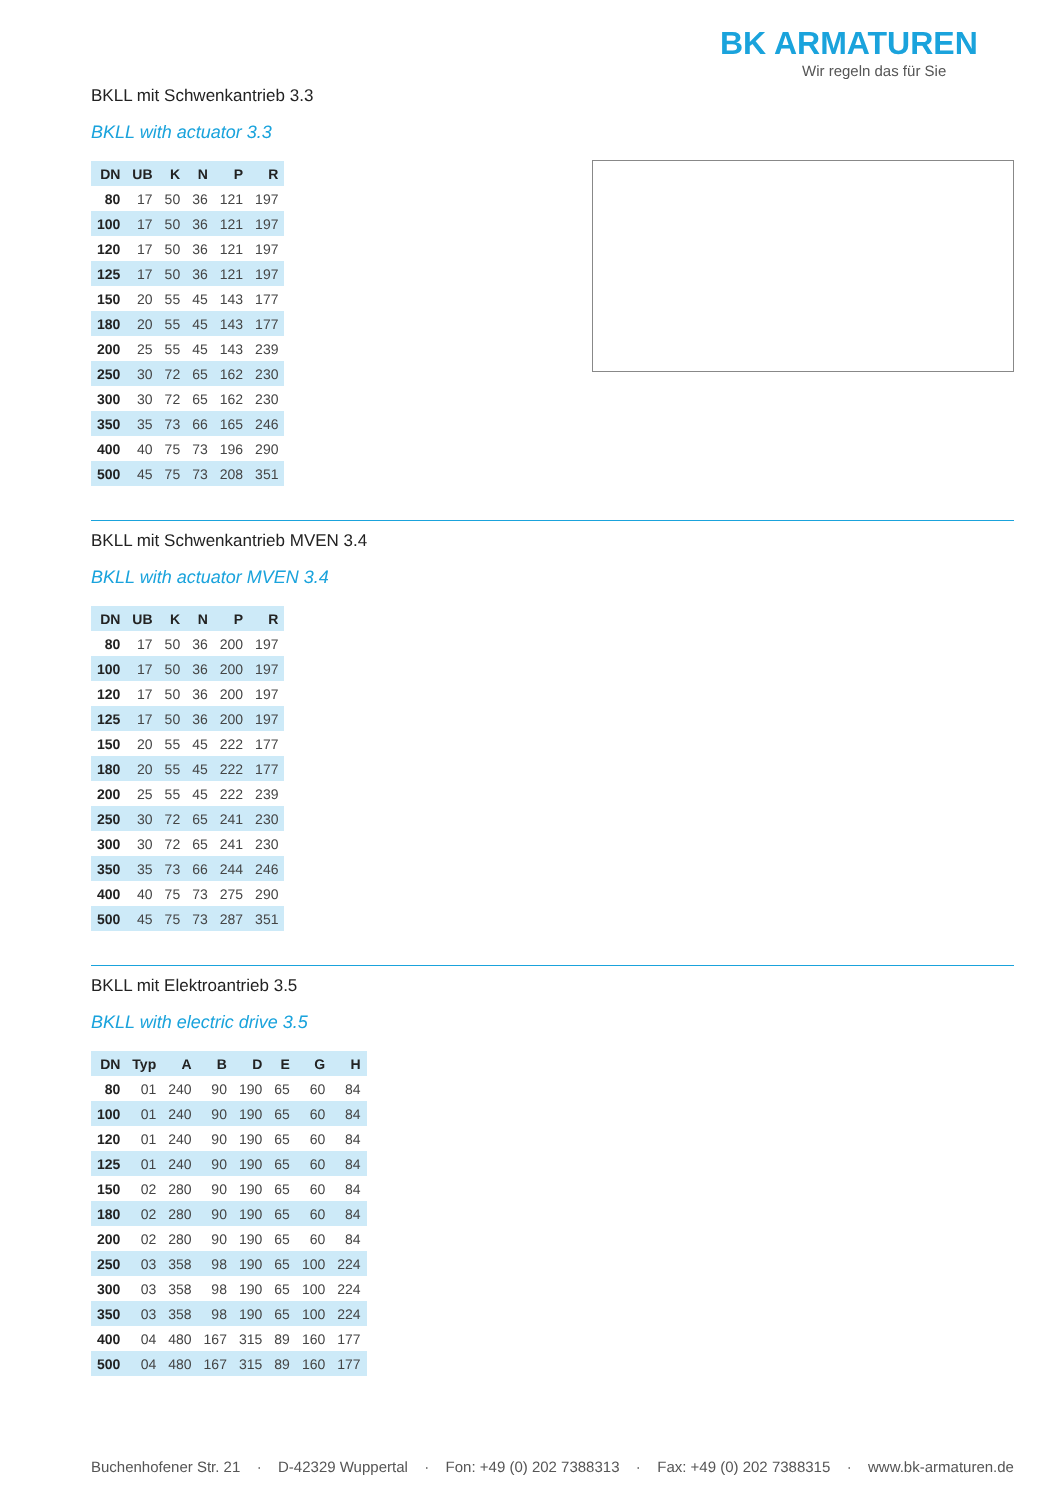BK ARMATUREN
Wir regeln das für Sie
BKLL mit Schwenkantrieb 3.3
BKLL with actuator 3.3
| DN | UB | K | N | P | R |
| --- | --- | --- | --- | --- | --- |
| 80 | 17 | 50 | 36 | 121 | 197 |
| 100 | 17 | 50 | 36 | 121 | 197 |
| 120 | 17 | 50 | 36 | 121 | 197 |
| 125 | 17 | 50 | 36 | 121 | 197 |
| 150 | 20 | 55 | 45 | 143 | 177 |
| 180 | 20 | 55 | 45 | 143 | 177 |
| 200 | 25 | 55 | 45 | 143 | 239 |
| 250 | 30 | 72 | 65 | 162 | 230 |
| 300 | 30 | 72 | 65 | 162 | 230 |
| 350 | 35 | 73 | 66 | 165 | 246 |
| 400 | 40 | 75 | 73 | 196 | 290 |
| 500 | 45 | 75 | 73 | 208 | 351 |
BKLL mit Schwenkantrieb MVEN 3.4
BKLL with actuator MVEN 3.4
| DN | UB | K | N | P | R |
| --- | --- | --- | --- | --- | --- |
| 80 | 17 | 50 | 36 | 200 | 197 |
| 100 | 17 | 50 | 36 | 200 | 197 |
| 120 | 17 | 50 | 36 | 200 | 197 |
| 125 | 17 | 50 | 36 | 200 | 197 |
| 150 | 20 | 55 | 45 | 222 | 177 |
| 180 | 20 | 55 | 45 | 222 | 177 |
| 200 | 25 | 55 | 45 | 222 | 239 |
| 250 | 30 | 72 | 65 | 241 | 230 |
| 300 | 30 | 72 | 65 | 241 | 230 |
| 350 | 35 | 73 | 66 | 244 | 246 |
| 400 | 40 | 75 | 73 | 275 | 290 |
| 500 | 45 | 75 | 73 | 287 | 351 |
BKLL mit Elektroantrieb 3.5
BKLL with electric drive 3.5
| DN | Typ | A | B | D | E | G | H |
| --- | --- | --- | --- | --- | --- | --- | --- |
| 80 | 01 | 240 | 90 | 190 | 65 | 60 | 84 |
| 100 | 01 | 240 | 90 | 190 | 65 | 60 | 84 |
| 120 | 01 | 240 | 90 | 190 | 65 | 60 | 84 |
| 125 | 01 | 240 | 90 | 190 | 65 | 60 | 84 |
| 150 | 02 | 280 | 90 | 190 | 65 | 60 | 84 |
| 180 | 02 | 280 | 90 | 190 | 65 | 60 | 84 |
| 200 | 02 | 280 | 90 | 190 | 65 | 60 | 84 |
| 250 | 03 | 358 | 98 | 190 | 65 | 100 | 224 |
| 300 | 03 | 358 | 98 | 190 | 65 | 100 | 224 |
| 350 | 03 | 358 | 98 | 190 | 65 | 100 | 224 |
| 400 | 04 | 480 | 167 | 315 | 89 | 160 | 177 |
| 500 | 04 | 480 | 167 | 315 | 89 | 160 | 177 |
Buchenhofener Str. 21 · D-42329 Wuppertal · Fon: +49 (0) 202 7388313 · Fax: +49 (0) 202 7388315 · www.bk-armaturen.de